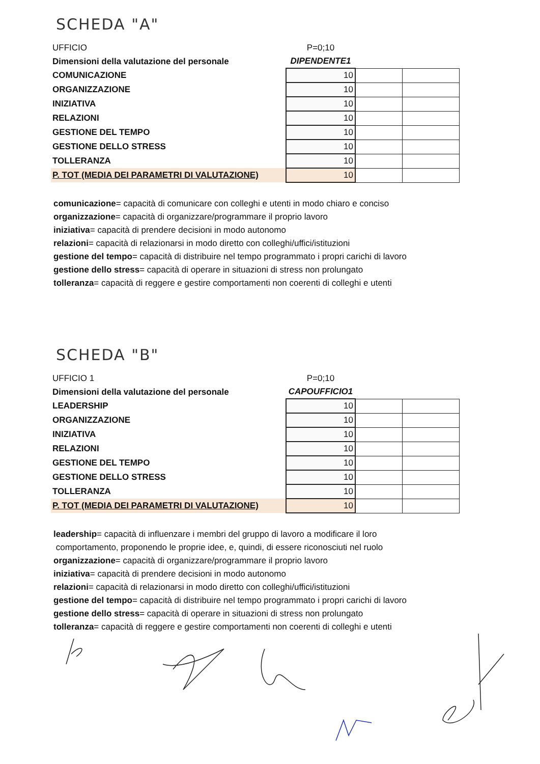SCHEDA "A"
| UFFICIO | P=0;10 | | |
| Dimensioni della valutazione del personale | DIPENDENTE1 | | |
| COMUNICAZIONE | 10 | | |
| ORGANIZZAZIONE | 10 | | |
| INIZIATIVA | 10 | | |
| RELAZIONI | 10 | | |
| GESTIONE DEL TEMPO | 10 | | |
| GESTIONE DELLO STRESS | 10 | | |
| TOLLERANZA | 10 | | |
| P. TOT (MEDIA DEI PARAMETRI DI VALUTAZIONE) | 10 | | |
comunicazione= capacità di comunicare con colleghi e utenti in modo chiaro e conciso
organizzazione= capacità di organizzare/programmare il proprio lavoro
iniziativa= capacità di prendere decisioni in modo autonomo
relazioni= capacità di relazionarsi in modo diretto con colleghi/uffici/istituzioni
gestione del tempo= capacità di distribuire nel tempo programmato i propri carichi di lavoro
gestione dello stress= capacità di operare in situazioni di stress non prolungato
tolleranza= capacità di reggere e gestire comportamenti non coerenti di colleghi e utenti
SCHEDA "B"
| UFFICIO 1 | P=0;10 | | |
| Dimensioni della valutazione del personale | CAPOUFFICIO1 | | |
| LEADERSHIP | 10 | | |
| ORGANIZZAZIONE | 10 | | |
| INIZIATIVA | 10 | | |
| RELAZIONI | 10 | | |
| GESTIONE DEL TEMPO | 10 | | |
| GESTIONE DELLO STRESS | 10 | | |
| TOLLERANZA | 10 | | |
| P. TOT (MEDIA DEI PARAMETRI DI VALUTAZIONE) | 10 | | |
leadership= capacità di influenzare i membri del gruppo di lavoro a modificare il loro
comportamento, proponendo le proprie idee, e, quindi, di essere riconosciuti nel ruolo
organizzazione= capacità di organizzare/programmare il proprio lavoro
iniziativa= capacità di prendere decisioni in modo autonomo
relazioni= capacità di relazionarsi in modo diretto con colleghi/uffici/istituzioni
gestione del tempo= capacità di distribuire nel tempo programmato i propri carichi di lavoro
gestione dello stress= capacità di operare in situazioni di stress non prolungato
tolleranza= capacità di reggere e gestire comportamenti non coerenti di colleghi e utenti